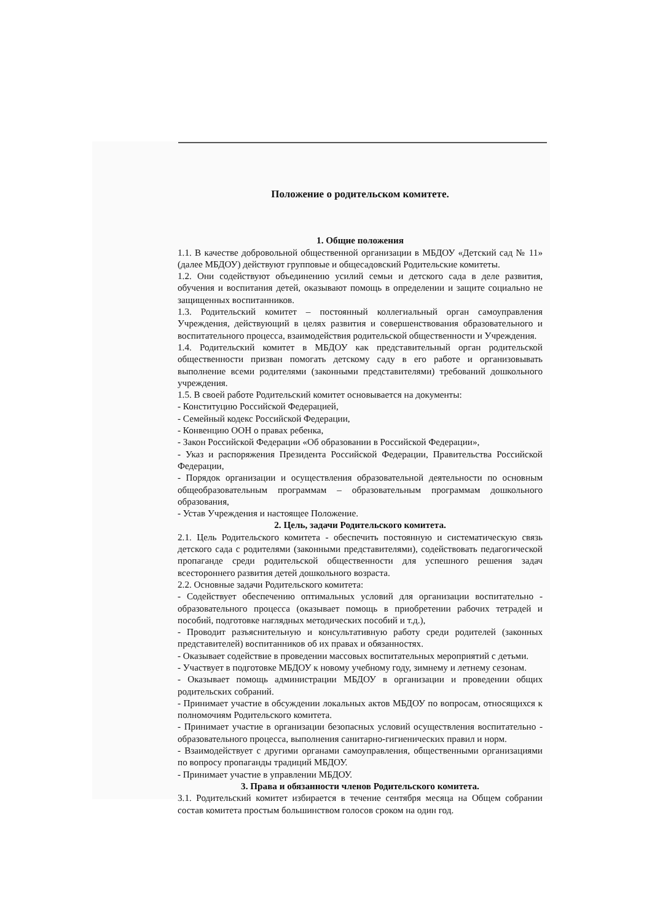Положение о родительском комитете.
1. Общие положения
1.1. В качестве добровольной общественной организации в МБДОУ «Детский сад № 11» (далее МБДОУ) действуют групповые и общесадовский Родительские комитеты.
1.2. Они содействуют объединению усилий семьи и детского сада в деле развития, обучения и воспитания детей, оказывают помощь в определении и защите социально не защищенных воспитанников.
1.3. Родительский комитет – постоянный коллегиальный орган самоуправления Учреждения, действующий в целях развития и совершенствования образовательного и воспитательного процесса, взаимодействия родительской общественности и Учреждения.
1.4. Родительский комитет в МБДОУ как представительный орган родительской общественности призван помогать детскому саду в его работе и организовывать выполнение всеми родителями (законными представителями) требований дошкольного учреждения.
1.5. В своей работе Родительский комитет основывается на документы:
- Конституцию Российской Федерацией,
- Семейный кодекс Российской Федерации,
- Конвенцию ООН о правах ребенка,
- Закон Российской Федерации «Об образовании в Российской Федерации»,
- Указ и распоряжения Президента Российской Федерации, Правительства Российской Федерации,
- Порядок организации и осуществления образовательной деятельности по основным общеобразовательным программам – образовательным программам дошкольного образования,
- Устав Учреждения и настоящее Положение.
2. Цель, задачи Родительского комитета.
2.1. Цель Родительского комитета - обеспечить постоянную и систематическую связь детского сада с родителями (законными представителями), содействовать педагогической пропаганде среди родительской общественности для успешного решения задач всестороннего развития детей дошкольного возраста.
2.2. Основные задачи Родительского комитета:
- Содействует обеспечению оптимальных условий для организации воспитательно - образовательного процесса (оказывает помощь в приобретении рабочих тетрадей и пособий, подготовке наглядных методических пособий и т.д.),
- Проводит разъяснительную и консультативную работу среди родителей (законных представителей) воспитанников об их правах и обязанностях.
- Оказывает содействие в проведении массовых воспитательных мероприятий с детьми.
- Участвует в подготовке МБДОУ к новому учебному году, зимнему и летнему сезонам.
- Оказывает помощь администрации МБДОУ в организации и проведении общих родительских собраний.
- Принимает участие в обсуждении локальных актов МБДОУ по вопросам, относящихся к полномочиям Родительского комитета.
- Принимает участие в организации безопасных условий осуществления воспитательно - образовательного процесса, выполнения санитарно-гигиенических правил и норм.
- Взаимодействует с другими органами самоуправления, общественными организациями по вопросу пропаганды традиций МБДОУ.
- Принимает участие в управлении МБДОУ.
3. Права и обязанности членов Родительского комитета.
3.1. Родительский комитет избирается в течение сентября месяца на Общем собрании состав комитета простым большинством голосов сроком на один год.